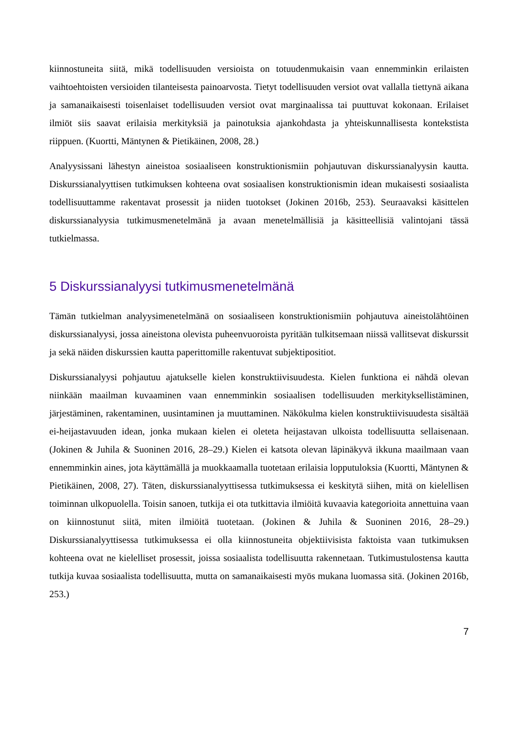kiinnostuneita siitä, mikä todellisuuden versioista on totuudenmukaisin vaan ennemminkin erilaisten vaihtoehtoisten versioiden tilanteisesta painoarvosta. Tietyt todellisuuden versiot ovat vallalla tiettynä aikana ja samanaikaisesti toisenlaiset todellisuuden versiot ovat marginaalissa tai puuttuvat kokonaan. Erilaiset ilmiöt siis saavat erilaisia merkityksiä ja painotuksia ajankohdasta ja yhteiskunnallisesta kontekstista riippuen. (Kuortti, Mäntynen & Pietikäinen, 2008, 28.)
Analyysissani lähestyn aineistoa sosiaaliseen konstruktionismiin pohjautuvan diskurssianalyysin kautta. Diskurssianalyyttisen tutkimuksen kohteena ovat sosiaalisen konstruktionismin idean mukaisesti sosiaalista todellisuuttamme rakentavat prosessit ja niiden tuotokset (Jokinen 2016b, 253). Seuraavaksi käsittelen diskurssianalyysia tutkimusmenetelmänä ja avaan menetelmällisiä ja käsitteellisiä valintojani tässä tutkielmassa.
5 Diskurssianalyysi tutkimusmenetelmänä
Tämän tutkielman analyysimenetelmänä on sosiaaliseen konstruktionismiin pohjautuva aineistolähtöinen diskurssianalyysi, jossa aineistona olevista puheenvuoroista pyritään tulkitsemaan niissä vallitsevat diskurssit ja sekä näiden diskurssien kautta paperittomille rakentuvat subjektipositiot.
Diskurssianalyysi pohjautuu ajatukselle kielen konstruktiivisuudesta. Kielen funktiona ei nähdä olevan niinkään maailman kuvaaminen vaan ennemminkin sosiaalisen todellisuuden merkityksellistäminen, järjestäminen, rakentaminen, uusintaminen ja muuttaminen. Näkökulma kielen konstruktiivisuudesta sisältää ei-heijastavuuden idean, jonka mukaan kielen ei oleteta heijastavan ulkoista todellisuutta sellaisenaan. (Jokinen & Juhila & Suoninen 2016, 28–29.) Kielen ei katsota olevan läpinäkyvä ikkuna maailmaan vaan ennemminkin aines, jota käyttämällä ja muokkaamalla tuotetaan erilaisia lopputuloksia (Kuortti, Mäntynen & Pietikäinen, 2008, 27). Täten, diskurssianalyyttisessa tutkimuksessa ei keskitytä siihen, mitä on kielellisen toiminnan ulkopuolella. Toisin sanoen, tutkija ei ota tutkittavia ilmiöitä kuvaavia kategorioita annettuina vaan on kiinnostunut siitä, miten ilmiöitä tuotetaan. (Jokinen & Juhila & Suoninen 2016, 28–29.) Diskurssianalyyttisessa tutkimuksessa ei olla kiinnostuneita objektiivisista faktoista vaan tutkimuksen kohteena ovat ne kielelliset prosessit, joissa sosiaalista todellisuutta rakennetaan. Tutkimustulostensa kautta tutkija kuvaa sosiaalista todellisuutta, mutta on samanaikaisesti myös mukana luomassa sitä. (Jokinen 2016b, 253.)
7